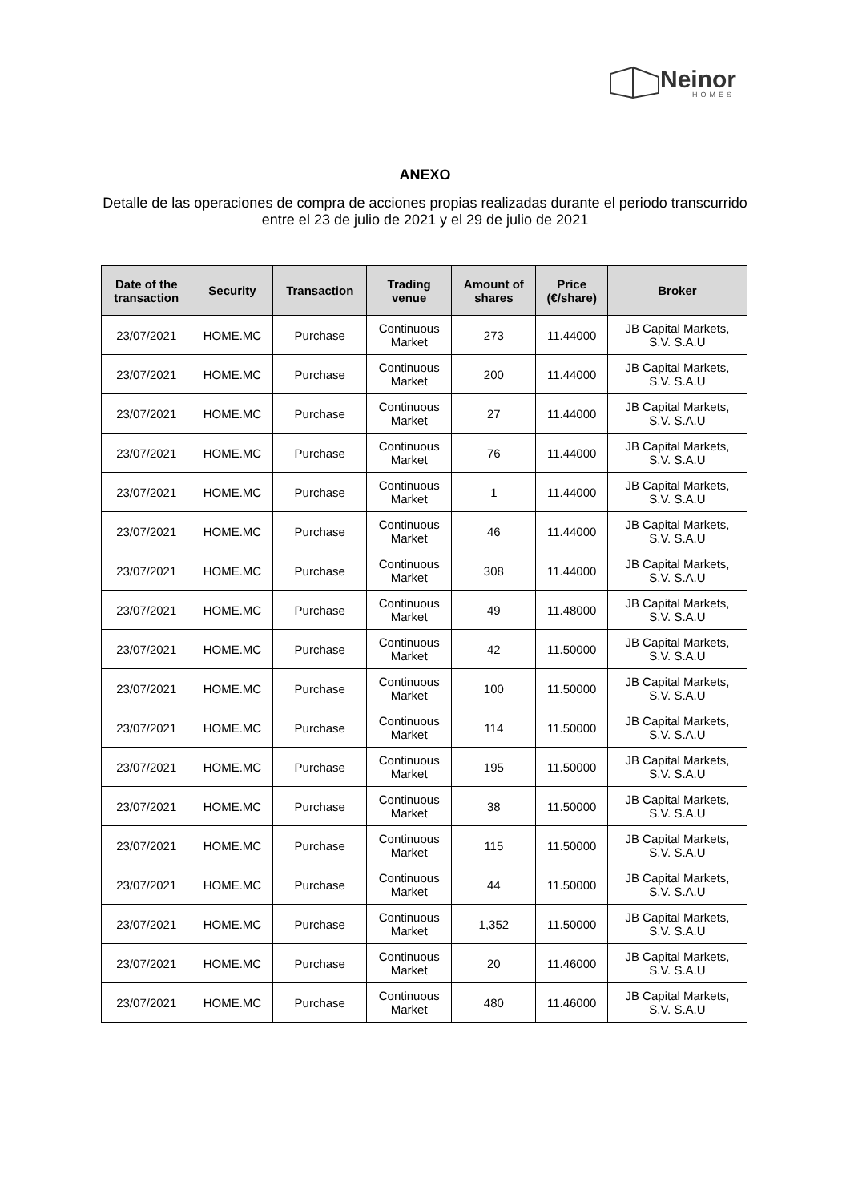Neinor
HOMES
ANEXO
Detalle de las operaciones de compra de acciones propias realizadas durante el periodo transcurrido
entre el 23 de julio de 2021 y el 29 de julio de 2021
| Date of the transaction | Security | Transaction | Trading venue | Amount of shares | Price (€/share) | Broker |
| --- | --- | --- | --- | --- | --- | --- |
| 23/07/2021 | HOME.MC | Purchase | Continuous Market | 273 | 11.44000 | JB Capital Markets, S.V. S.A.U |
| 23/07/2021 | HOME.MC | Purchase | Continuous Market | 200 | 11.44000 | JB Capital Markets, S.V. S.A.U |
| 23/07/2021 | HOME.MC | Purchase | Continuous Market | 27 | 11.44000 | JB Capital Markets, S.V. S.A.U |
| 23/07/2021 | HOME.MC | Purchase | Continuous Market | 76 | 11.44000 | JB Capital Markets, S.V. S.A.U |
| 23/07/2021 | HOME.MC | Purchase | Continuous Market | 1 | 11.44000 | JB Capital Markets, S.V. S.A.U |
| 23/07/2021 | HOME.MC | Purchase | Continuous Market | 46 | 11.44000 | JB Capital Markets, S.V. S.A.U |
| 23/07/2021 | HOME.MC | Purchase | Continuous Market | 308 | 11.44000 | JB Capital Markets, S.V. S.A.U |
| 23/07/2021 | HOME.MC | Purchase | Continuous Market | 49 | 11.48000 | JB Capital Markets, S.V. S.A.U |
| 23/07/2021 | HOME.MC | Purchase | Continuous Market | 42 | 11.50000 | JB Capital Markets, S.V. S.A.U |
| 23/07/2021 | HOME.MC | Purchase | Continuous Market | 100 | 11.50000 | JB Capital Markets, S.V. S.A.U |
| 23/07/2021 | HOME.MC | Purchase | Continuous Market | 114 | 11.50000 | JB Capital Markets, S.V. S.A.U |
| 23/07/2021 | HOME.MC | Purchase | Continuous Market | 195 | 11.50000 | JB Capital Markets, S.V. S.A.U |
| 23/07/2021 | HOME.MC | Purchase | Continuous Market | 38 | 11.50000 | JB Capital Markets, S.V. S.A.U |
| 23/07/2021 | HOME.MC | Purchase | Continuous Market | 115 | 11.50000 | JB Capital Markets, S.V. S.A.U |
| 23/07/2021 | HOME.MC | Purchase | Continuous Market | 44 | 11.50000 | JB Capital Markets, S.V. S.A.U |
| 23/07/2021 | HOME.MC | Purchase | Continuous Market | 1,352 | 11.50000 | JB Capital Markets, S.V. S.A.U |
| 23/07/2021 | HOME.MC | Purchase | Continuous Market | 20 | 11.46000 | JB Capital Markets, S.V. S.A.U |
| 23/07/2021 | HOME.MC | Purchase | Continuous Market | 480 | 11.46000 | JB Capital Markets, S.V. S.A.U |